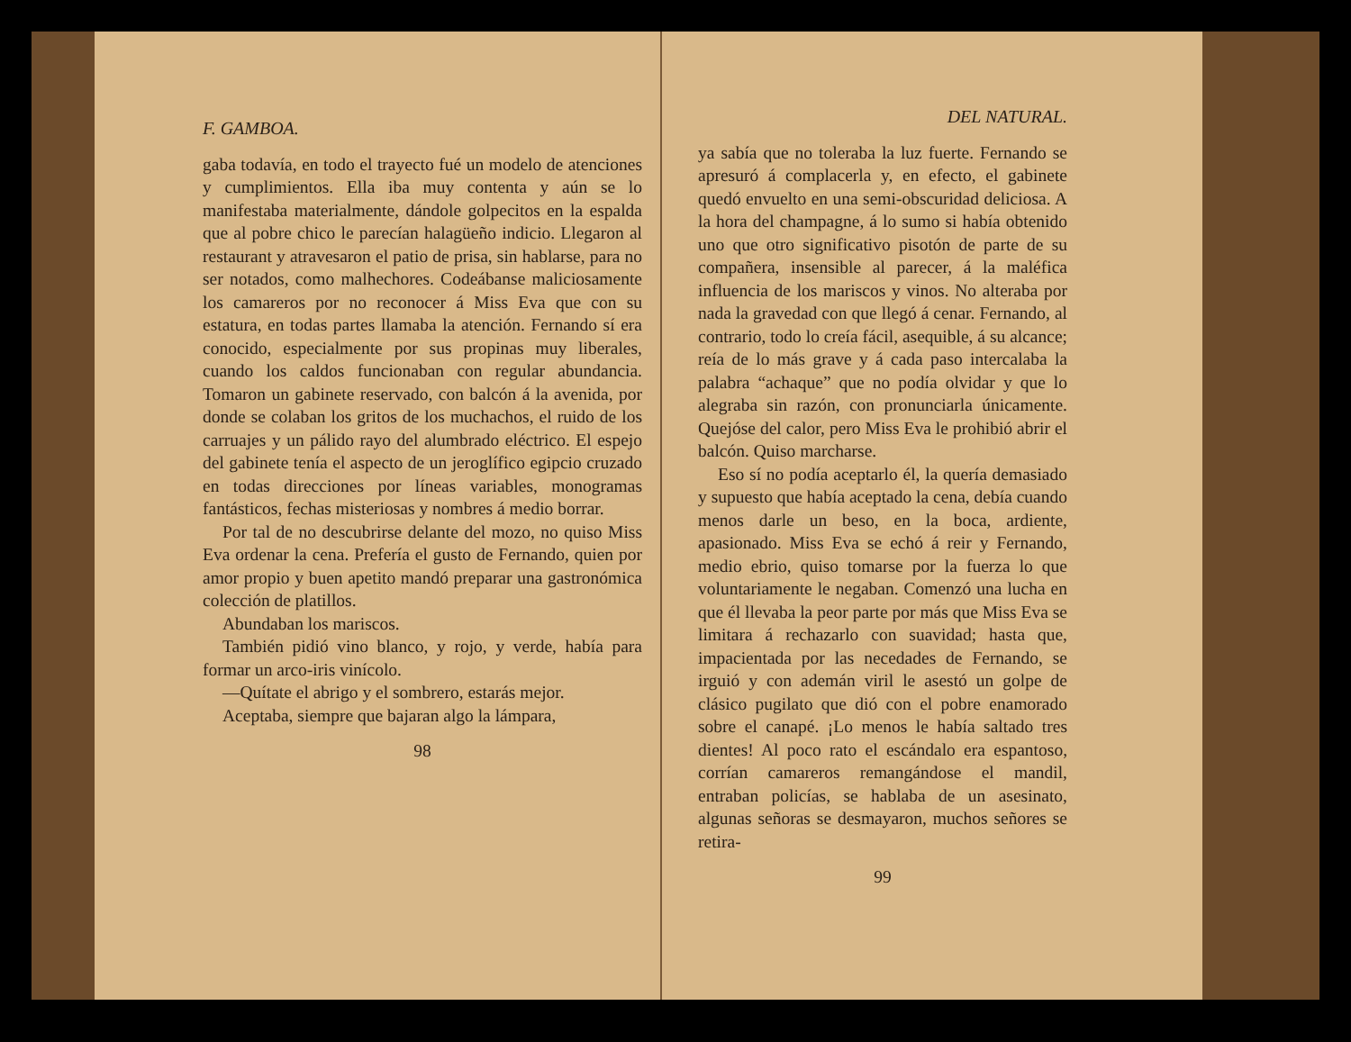F. GAMBOA.
gaba todavía, en todo el trayecto fué un modelo de atenciones y cumplimientos. Ella iba muy contenta y aún se lo manifestaba materialmente, dándole golpecitos en la espalda que al pobre chico le parecían halagüeño indicio. Llegaron al restaurant y atravesaron el patio de prisa, sin hablarse, para no ser notados, como malhechores. Codeábanse maliciosamente los camareros por no reconocer á Miss Eva que con su estatura, en todas partes llamaba la atención. Fernando sí era conocido, especialmente por sus propinas muy liberales, cuando los caldos funcionaban con regular abundancia. Tomaron un gabinete reservado, con balcón á la avenida, por donde se colaban los gritos de los muchachos, el ruido de los carruajes y un pálido rayo del alumbrado eléctrico. El espejo del gabinete tenía el aspecto de un jeroglífico egipcio cruzado en todas direcciones por líneas variables, monogramas fantásticos, fechas misteriosas y nombres á medio borrar.
Por tal de no descubrirse delante del mozo, no quiso Miss Eva ordenar la cena. Prefería el gusto de Fernando, quien por amor propio y buen apetito mandó preparar una gastronómica colección de platillos.
Abundaban los mariscos.
También pidió vino blanco, y rojo, y verde, había para formar un arco-iris vinícolo.
—Quítate el abrigo y el sombrero, estarás mejor.
Aceptaba, siempre que bajaran algo la lámpara,
98
DEL NATURAL.
ya sabía que no toleraba la luz fuerte. Fernando se apresuró á complacerla y, en efecto, el gabinete quedó envuelto en una semi-obscuridad deliciosa. A la hora del champagne, á lo sumo si había obtenido uno que otro significativo pisotón de parte de su compañera, insensible al parecer, á la maléfica influencia de los mariscos y vinos. No alteraba por nada la gravedad con que llegó á cenar. Fernando, al contrario, todo lo creía fácil, asequible, á su alcance; reía de lo más grave y á cada paso intercalaba la palabra “achaque” que no podía olvidar y que lo alegraba sin razón, con pronunciarla únicamente. Quejóse del calor, pero Miss Eva le prohibió abrir el balcón. Quiso marcharse.
Eso sí no podía aceptarlo él, la quería demasiado y supuesto que había aceptado la cena, debía cuando menos darle un beso, en la boca, ardiente, apasionado. Miss Eva se echó á reir y Fernando, medio ebrio, quiso tomarse por la fuerza lo que voluntariamente le negaban. Comenzó una lucha en que él llevaba la peor parte por más que Miss Eva se limitara á rechazarlo con suavidad; hasta que, impacientada por las necedades de Fernando, se irguió y con ademán viril le asestó un golpe de clásico pugilato que dió con el pobre enamorado sobre el canapé. ¡Lo menos le había saltado tres dientes! Al poco rato el escándalo era espantoso, corrían camareros remangándose el mandil, entraban policías, se hablaba de un asesinato, algunas señoras se desmayaron, muchos señores se retira-
99